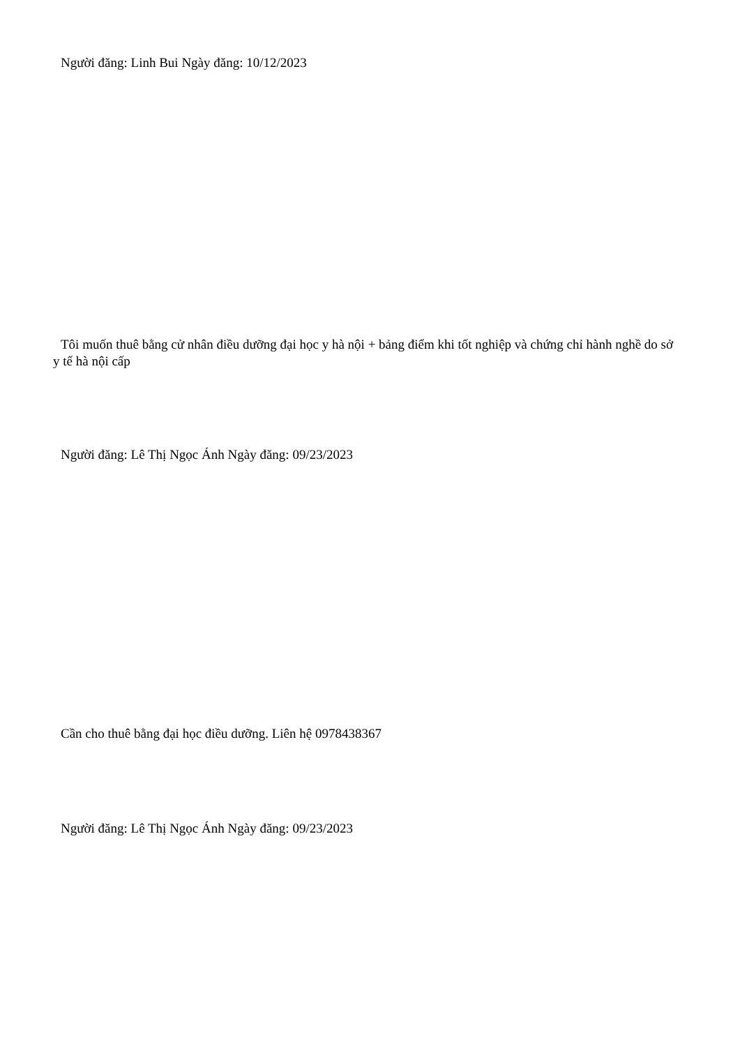Người đăng: Linh Bui Ngày đăng: 10/12/2023
Tôi muốn thuê bằng cử nhân điều dưỡng đại học y hà nội + bảng điểm khi tốt nghiệp và chứng chỉ hành nghề do sở y tế hà nội cấp
Người đăng: Lê Thị Ngọc Ánh Ngày đăng: 09/23/2023
Cần cho thuê bằng đại học điều dưỡng. Liên hệ 0978438367
Người đăng: Lê Thị Ngọc Ánh Ngày đăng: 09/23/2023